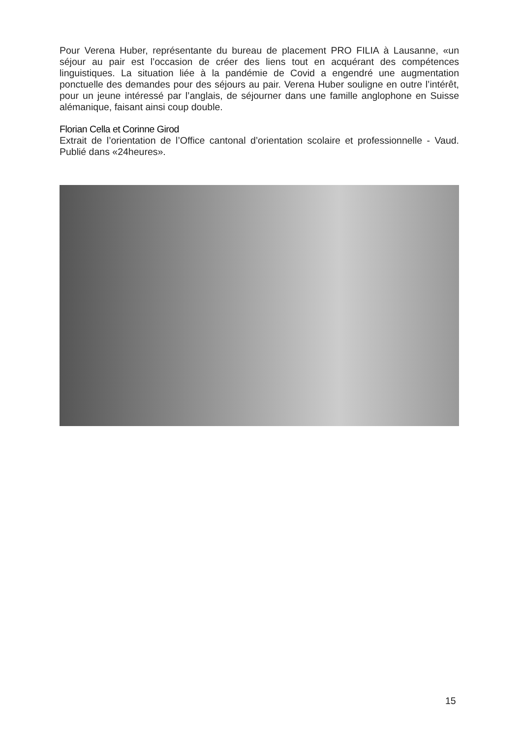Pour Verena Huber, représentante du bureau de placement PRO FILIA à Lausanne, «un séjour au pair est l’occasion de créer des liens tout en acquérant des compétences linguistiques. La situation liée à la pandémie de Covid a engendré une augmentation ponctuelle des demandes pour des séjours au pair. Verena Huber souligne en outre l’intérêt, pour un jeune intéressé par l’anglais, de séjourner dans une famille anglophone en Suisse alémanique, faisant ainsi coup double.
Florian Cella et Corinne Girod
Extrait de l’orientation de l’Office cantonal d’orientation scolaire et professionnelle - Vaud. Publié dans «24heures».
15